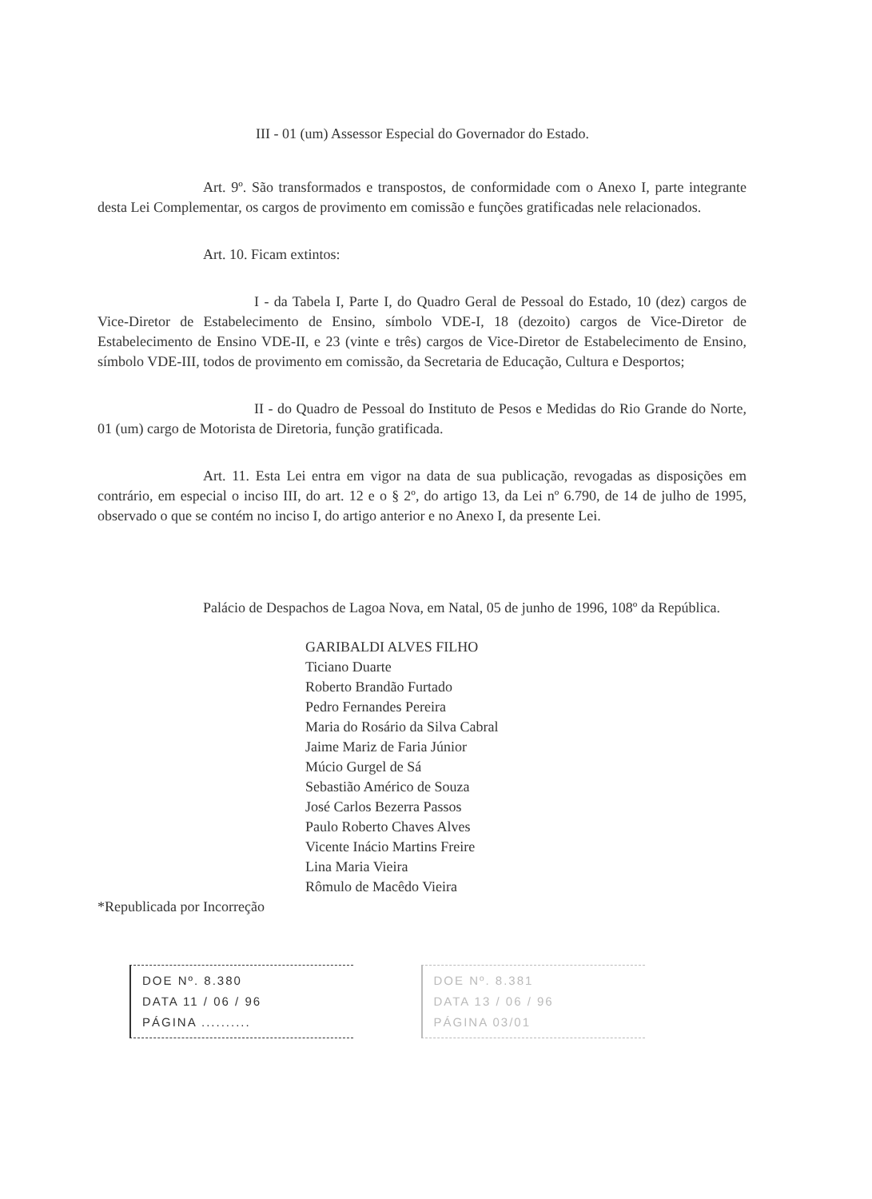III - 01 (um) Assessor Especial do Governador do Estado.
Art. 9º. São transformados e transpostos, de conformidade com o Anexo I, parte integrante desta Lei Complementar, os cargos de provimento em comissão e funções gratificadas nele relacionados.
Art. 10. Ficam extintos:
I - da Tabela I, Parte I, do Quadro Geral de Pessoal do Estado, 10 (dez) cargos de Vice-Diretor de Estabelecimento de Ensino, símbolo VDE-I, 18 (dezoito) cargos de Vice-Diretor de Estabelecimento de Ensino VDE-II, e 23 (vinte e três) cargos de Vice-Diretor de Estabelecimento de Ensino, símbolo VDE-III, todos de provimento em comissão, da Secretaria de Educação, Cultura e Desportos;
II - do Quadro de Pessoal do Instituto de Pesos e Medidas do Rio Grande do Norte, 01 (um) cargo de Motorista de Diretoria, função gratificada.
Art. 11. Esta Lei entra em vigor na data de sua publicação, revogadas as disposições em contrário, em especial o inciso III, do art. 12 e o § 2º, do artigo 13, da Lei nº 6.790, de 14 de julho de 1995, observado o que se contém no inciso I, do artigo anterior e no Anexo I, da presente Lei.
Palácio de Despachos de Lagoa Nova, em Natal, 05 de junho de 1996, 108º da República.
GARIBALDI ALVES FILHO
Ticiano Duarte
Roberto Brandão Furtado
Pedro Fernandes Pereira
Maria do Rosário da Silva Cabral
Jaime Mariz de Faria Júnior
Múcio Gurgel de Sá
Sebastião Américo de Souza
José Carlos Bezerra Passos
Paulo Roberto Chaves Alves
Vicente Inácio Martins Freire
Lina Maria Vieira
Rômulo de Macêdo Vieira
*Republicada por Incorreção
DOE Nº. 8.380
DATA 11 / 06 / 96
PÁGINA ..........
DOE Nº. 8.381
DATA 13 / 06 / 96
PÁGINA 03/01